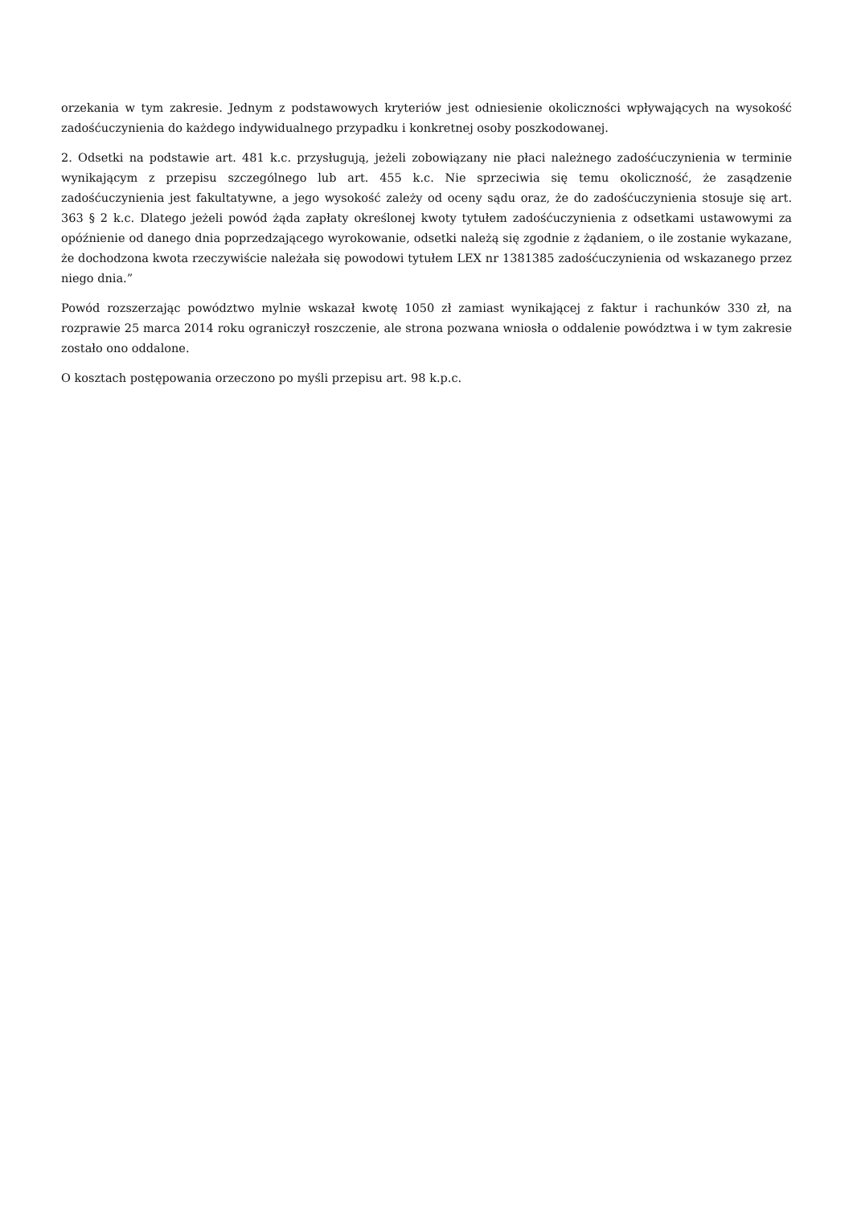orzekania w tym zakresie. Jednym z podstawowych kryteriów jest odniesienie okoliczności wpływających na wysokość zadośćuczynienia do każdego indywidualnego przypadku i konkretnej osoby poszkodowanej.
2. Odsetki na podstawie art. 481 k.c. przysługują, jeżeli zobowiązany nie płaci należnego zadośćuczynienia w terminie wynikającym z przepisu szczególnego lub art. 455 k.c. Nie sprzeciwia się temu okoliczność, że zasądzenie zadośćuczynienia jest fakultatywne, a jego wysokość zależy od oceny sądu oraz, że do zadośćuczynienia stosuje się art. 363 § 2 k.c. Dlatego jeżeli powód żąda zapłaty określonej kwoty tytułem zadośćuczynienia z odsetkami ustawowymi za opóźnienie od danego dnia poprzedzającego wyrokowanie, odsetki należą się zgodnie z żądaniem, o ile zostanie wykazane, że dochodzona kwota rzeczywiście należała się powodowi tytułem LEX nr 1381385 zadośćuczynienia od wskazanego przez niego dnia.”
Powód rozszerzając powództwo mylnie wskazał kwotę 1050 zł zamiast wynikającej z faktur i rachunków 330 zł, na rozprawie 25 marca 2014 roku ograniczył roszczenie, ale strona pozwana wniosła o oddalenie powództwa i w tym zakresie zostało ono oddalone.
O kosztach postępowania orzeczono po myśli przepisu art. 98 k.p.c.